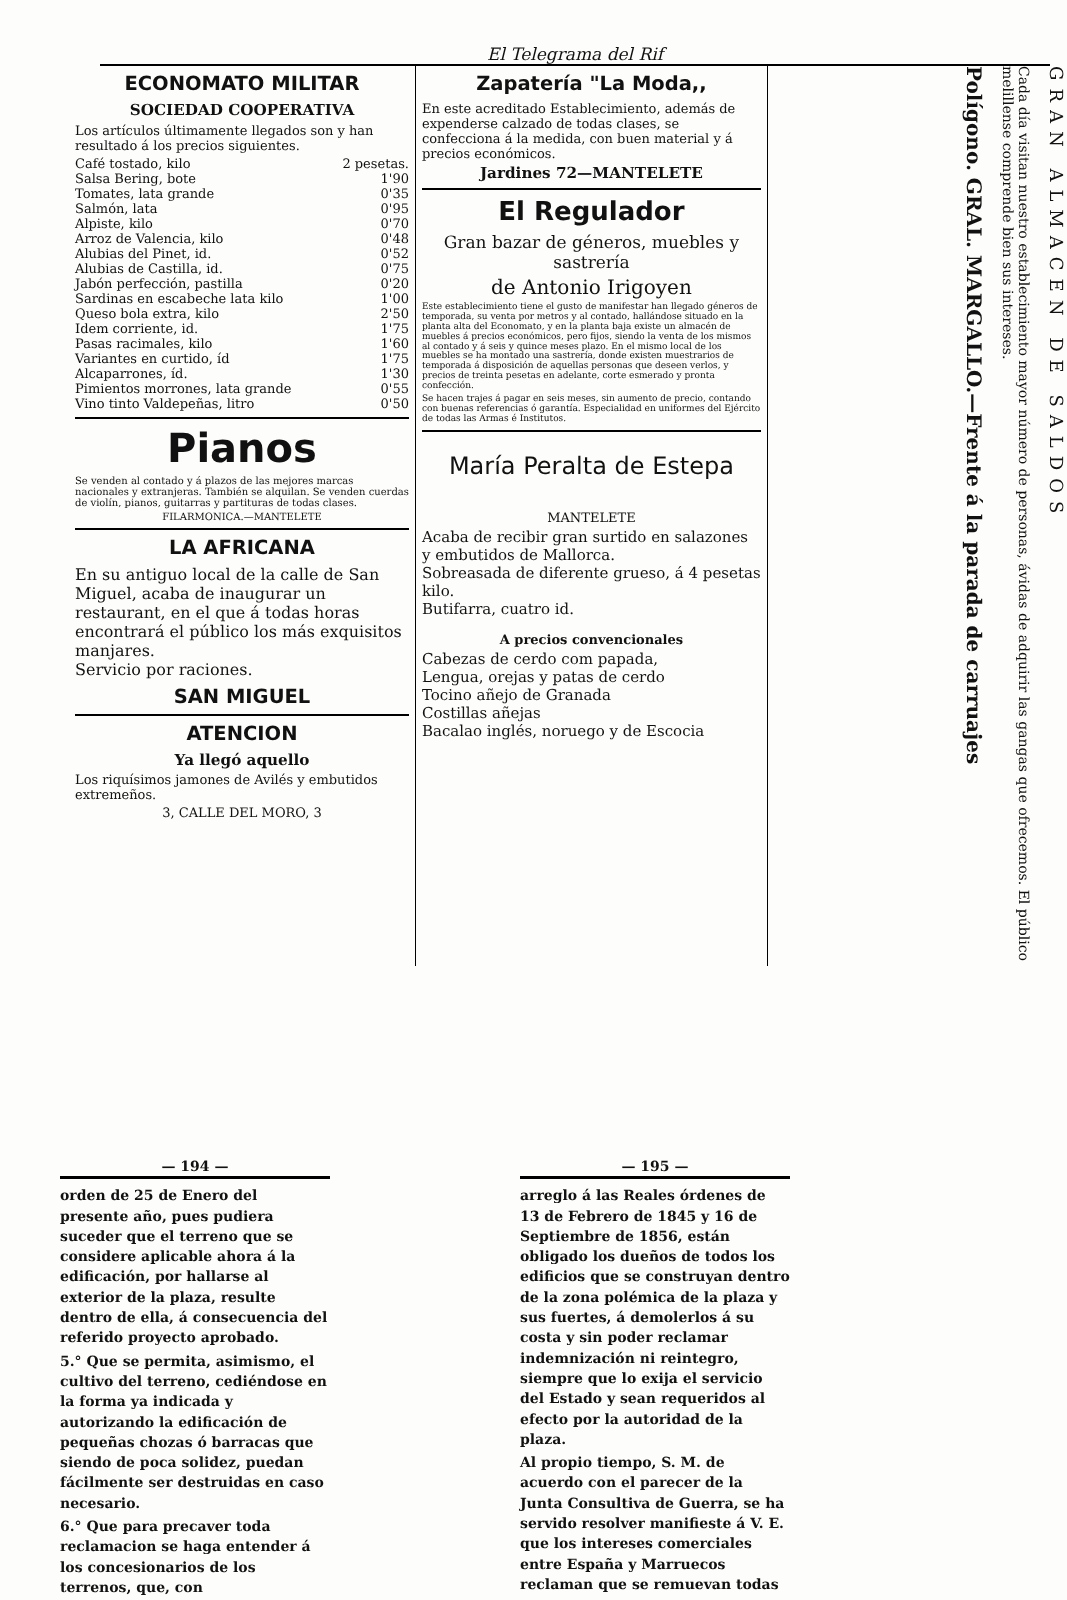El Telegrama del Rif
ECONOMATO MILITAR
SOCIEDAD COOPERATIVA
Los artículos últimamente llegados son y han resultado á los precios siguientes.
| Café tostado, kilo | 2 pesetas. |
| Salsa Bering, bote | 1'90 |
| Tomates, lata grande | 0'35 |
| Salmón, lata | 0'95 |
| Alpiste, kilo | 0'70 |
| Arroz de Valencia, kilo | 0'48 |
| Alubias del Pinet, id. | 0'52 |
| Alubias de Castilla, id. | 0'75 |
| Jabón perfección, pastilla | 0'20 |
| Sardinas en escabeche lata kilo | 1'00 |
| Queso bola extra, kilo | 2'50 |
| Idem corriente, id. | 1'75 |
| Pasas racimales, kilo | 1'60 |
| Variantes en curtido, íd | 1'75 |
| Alcaparrones, íd. | 1'30 |
| Pimientos morrones, lata grande | 0'55 |
| Vino tinto Valdepeñas, litro | 0'50 |
Pianos
Se venden al contado y á plazos de las mejores marcas nacionales y extranjeras. También se alquilan. Se venden cuerdas de violín, pianos, guitarras y partituras de todas clases.
FILARMONICA.—MANTELETE
LA AFRICANA
En su antiguo local de la calle de San Miguel, acaba de inaugurar un restaurant, en el que á todas horas encontrará el público los más exquisitos manjares.
Servicio por raciones.
SAN MIGUEL
ATENCION
Ya llegó aquello
Los riquísimos jamones de Avilés y embutidos extremeños.
3, CALLE DEL MORO, 3
Zapatería "La Moda,,
En este acreditado Establecimiento, además de expenderse calzado de todas clases, se confecciona á la medida, con buen material y á precios económicos.
Jardines 72—MANTELETE
El Regulador
Gran bazar de géneros, muebles y sastrería
de Antonio Irigoyen
Este establecimiento tiene el gusto de manifestar han llegado géneros de temporada, su venta por metros y al contado, hallándose situado en la planta alta del Economato, y en la planta baja existe un almacén de muebles á precios económicos, pero fijos, siendo la venta de los mismos al contado y á seis y quince meses plazo. En el mismo local de los muebles se ha montado una sastrería, donde existen muestrarios de temporada á disposición de aquellas personas que deseen verlos, y precios de treinta pesetas en adelante, corte esmerado y pronta confección.
Se hacen trajes á pagar en seis meses, sin aumento de precio, contando con buenas referencias ó garantía. Especialidad en uniformes del Ejército de todas las Armas é Institutos.
María Peralta de Estepa
MANTELETE
Acaba de recibir gran surtido en salazones y embutidos de Mallorca.
Sobreasada de diferente grueso, á 4 pesetas kilo.
Butifarra, cuatro id.
A precios convencionales
Cabezas de cerdo com papada,
Lengua, orejas y patas de cerdo
Tocino añejo de Granada
Costillas añejas
Bacalao inglés, noruego y de Escocia
GRAN ALMACEN DE SALDOS
Cada día visitan nuestro establecimiento mayor número de personas, ávidas de adquirir las gangas que ofrecemos. El público melillense comprende bien sus intereses.
Polígono. GRAL. MARGALLO.—Frente á la parada de carruajes
— 194 —
orden de 25 de Enero del presente año, pues pudiera suceder que el terreno que se considere aplicable ahora á la edificación, por hallarse al exterior de la plaza, resulte dentro de ella, á consecuencia del referido proyecto aprobado.
5.° Que se permita, asimismo, el cultivo del terreno, cediéndose en la forma ya indicada y autorizando la edificación de pequeñas chozas ó barracas que siendo de poca solidez, puedan fácilmente ser destruidas en caso necesario.
6.° Que para precaver toda reclamacion se haga entender á los concesionarios de los terrenos, que, con
— 195 —
arreglo á las Reales órdenes de 13 de Febrero de 1845 y 16 de Septiembre de 1856, están obligado los dueños de todos los edificios que se construyan dentro de la zona polémica de la plaza y sus fuertes, á demolerlos á su costa y sin poder reclamar indemnización ni reintegro, siempre que lo exija el servicio del Estado y sean requeridos al efecto por la autoridad de la plaza.
Al propio tiempo, S. M. de acuerdo con el parecer de la Junta Consultiva de Guerra, se ha servido resolver manifieste á V. E. que los intereses comerciales entre España y Marruecos reclaman que se remuevan todas